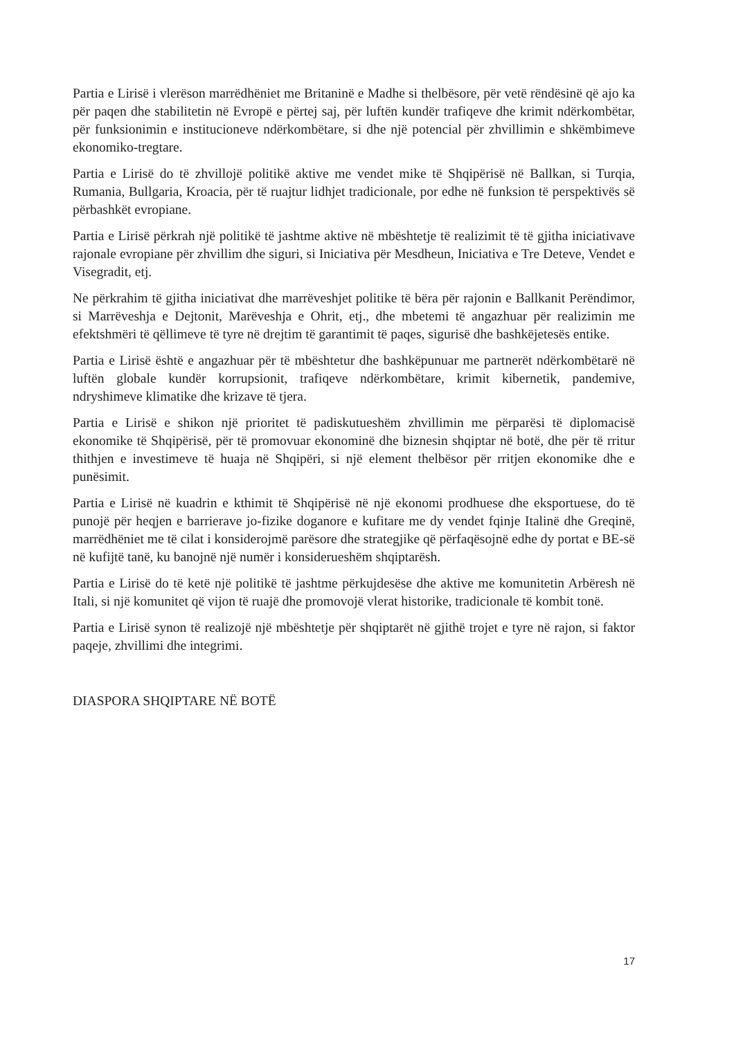Partia e Lirisë i vlerëson marrëdhëniet me Britaninë e Madhe si thelbësore, për vetë rëndësinë që ajo ka për paqen dhe stabilitetin në Evropë e përtej saj, për luftën kundër trafiqeve dhe krimit ndërkombëtar, për funksionimin e institucioneve ndërkombëtare, si dhe një potencial për zhvillimin e shkëmbimeve ekonomiko-tregtare.
Partia e Lirisë do të zhvillojë politikë aktive me vendet mike të Shqipërisë në Ballkan, si Turqia, Rumania, Bullgaria, Kroacia, për të ruajtur lidhjet tradicionale, por edhe në funksion të perspektivës së përbashkët evropiane.
Partia e Lirisë përkrah një politikë të jashtme aktive në mbështetje të realizimit të të gjitha iniciativave rajonale evropiane për zhvillim dhe siguri, si Iniciativa për Mesdheun, Iniciativa e Tre Deteve, Vendet e Visegradit, etj.
Ne përkrahim të gjitha iniciativat dhe marrëveshjet politike të bëra për rajonin e Ballkanit Perëndimor, si Marrëveshja e Dejtonit, Marëveshja e Ohrit, etj., dhe mbetemi të angazhuar për realizimin me efektshmëri të qëllimeve të tyre në drejtim të garantimit të paqes, sigurisë dhe bashkëjetesës entike.
Partia e Lirisë është e angazhuar për të mbështetur dhe bashkëpunuar me partnerët ndërkombëtarë në luftën globale kundër korrupsionit, trafiqeve ndërkombëtare, krimit kibernetik, pandemive, ndryshimeve klimatike dhe krizave të tjera.
Partia e Lirisë e shikon një prioritet të padiskutueshëm zhvillimin me përparësi të diplomacisë ekonomike të Shqipërisë, për të promovuar ekonominë dhe biznesin shqiptar në botë, dhe për të rritur thithjen e investimeve të huaja në Shqipëri, si një element thelbësor për rritjen ekonomike dhe e punësimit.
Partia e Lirisë në kuadrin e kthimit të Shqipërisë në një ekonomi prodhuese dhe eksportuese, do të punojë për heqjen e barrierave jo-fizike doganore e kufitare me dy vendet fqinje Italinë dhe Greqinë, marrëdhëniet me të cilat i konsiderojmë parësore dhe strategjike që përfaqësojnë edhe dy portat e BE-së në kufijtë tanë, ku banojnë një numër i konsiderueshëm shqiptarësh.
Partia e Lirisë do të ketë një politikë të jashtme përkujdesëse dhe aktive me komunitetin Arbëresh në Itali, si një komunitet që vijon të ruajë dhe promovojë vlerat historike, tradicionale të kombit tonë.
Partia e Lirisë synon të realizojë një mbështetje për shqiptarët në gjithë trojet e tyre në rajon, si faktor paqeje, zhvillimi dhe integrimi.
DIASPORA SHQIPTARE NË BOTË
17